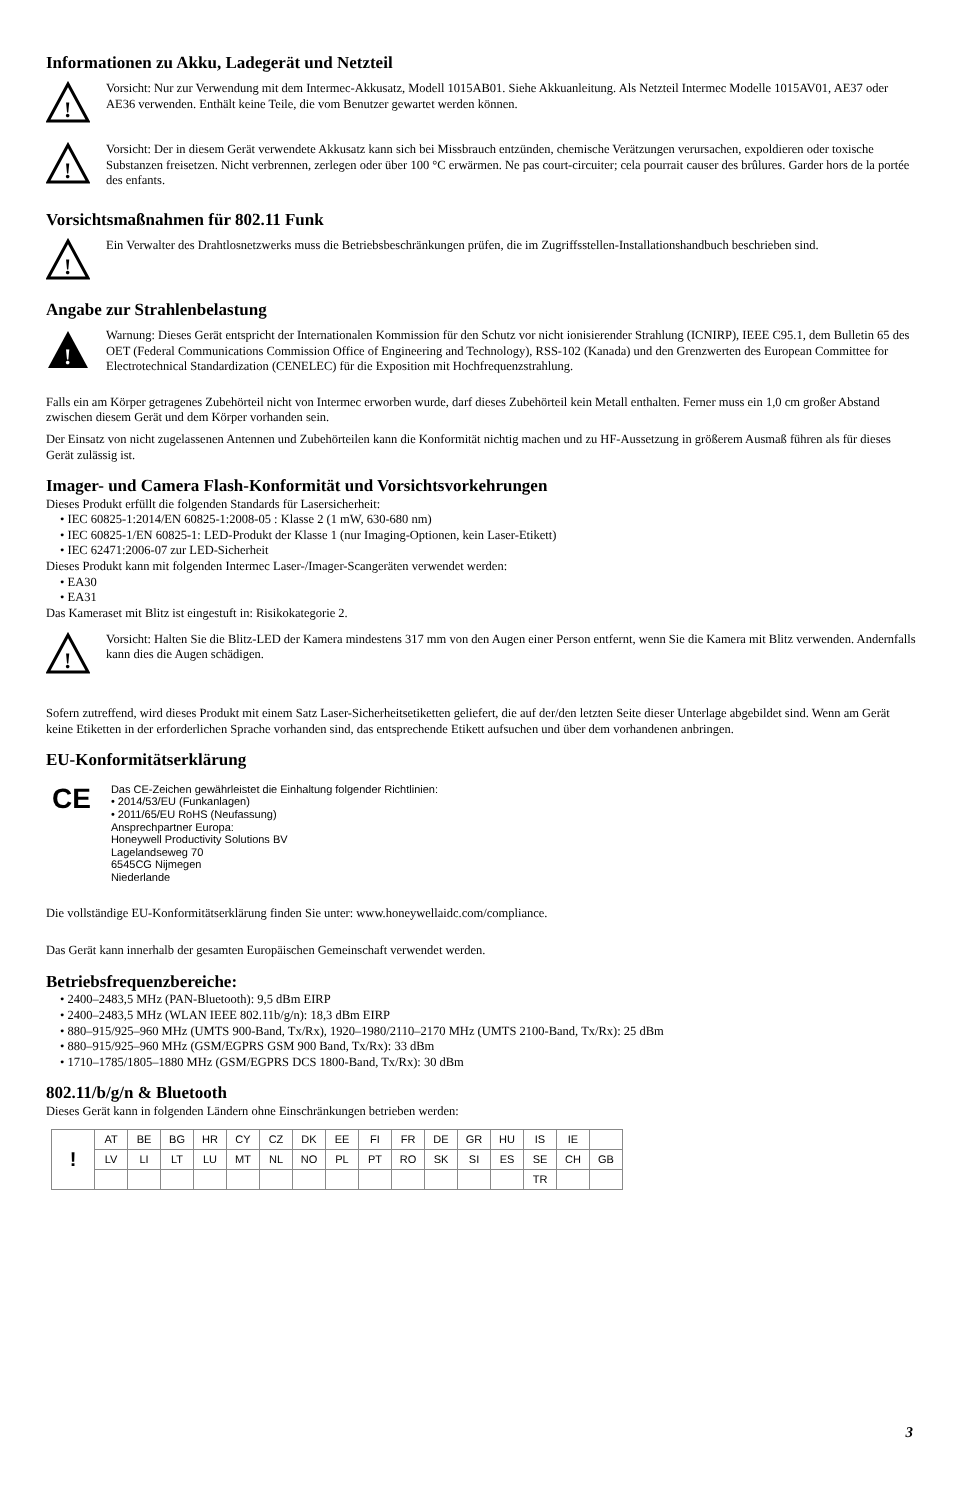Informationen zu Akku, Ladegerät und Netzteil
!
Vorsicht: Nur zur Verwendung mit dem Intermec-Akkusatz, Modell 1015AB01. Siehe Akkuanleitung. Als Netzteil Intermec Modelle 1015AV01, AE37 oder AE36 verwenden. Enthält keine Teile, die vom Benutzer gewartet werden können.
!
Vorsicht: Der in diesem Gerät verwendete Akkusatz kann sich bei Missbrauch entzünden, chemische Verätzungen verursachen, expoldieren oder toxische Substanzen freisetzen. Nicht verbrennen, zerlegen oder über 100 °C erwärmen. Ne pas court-circuiter; cela pourrait causer des brûlures. Garder hors de la portée des enfants.
Vorsichtsmaßnahmen für 802.11 Funk
!
Ein Verwalter des Drahtlosnetzwerks muss die Betriebsbeschränkungen prüfen, die im Zugriffsstellen-Installationshandbuch beschrieben sind.
Angabe zur Strahlenbelastung
!
Warnung: Dieses Gerät entspricht der Internationalen Kommission für den Schutz vor nicht ionisierender Strahlung (ICNIRP), IEEE C95.1, dem Bulletin 65 des OET (Federal Communications Commission Office of Engineering and Technology), RSS-102 (Kanada) und den Grenzwerten des European Committee for Electrotechnical Standardization (CENELEC) für die Exposition mit Hochfrequenzstrahlung.
Falls ein am Körper getragenes Zubehörteil nicht von Intermec erworben wurde, darf dieses Zubehörteil kein Metall enthalten. Ferner muss ein 1,0 cm großer Abstand zwischen diesem Gerät und dem Körper vorhanden sein.
Der Einsatz von nicht zugelassenen Antennen und Zubehörteilen kann die Konformität nichtig machen und zu HF-Aussetzung in größerem Ausmaß führen als für dieses Gerät zulässig ist.
Imager- und Camera Flash-Konformität und Vorsichtsvorkehrungen
Dieses Produkt erfüllt die folgenden Standards für Lasersicherheit:
• IEC 60825-1:2014/EN 60825-1:2008-05 : Klasse 2 (1 mW, 630-680 nm)
• IEC 60825-1/EN 60825-1: LED-Produkt der Klasse 1 (nur Imaging-Optionen, kein Laser-Etikett)
• IEC 62471:2006-07 zur LED-Sicherheit
Dieses Produkt kann mit folgenden Intermec Laser-/Imager-Scangeräten verwendet werden:
• EA30
• EA31
Das Kameraset mit Blitz ist eingestuft in: Risikokategorie 2.
!
Vorsicht: Halten Sie die Blitz-LED der Kamera mindestens 317 mm von den Augen einer Person entfernt, wenn Sie die Kamera mit Blitz verwenden. Andernfalls kann dies die Augen schädigen.
Sofern zutreffend, wird dieses Produkt mit einem Satz Laser-Sicherheitsetiketten geliefert, die auf der/den letzten Seite dieser Unterlage abgebildet sind. Wenn am Gerät keine Etiketten in der erforderlichen Sprache vorhanden sind, das entsprechende Etikett aufsuchen und über dem vorhandenen anbringen.
EU-Konformitätserklärung
CE
Das CE-Zeichen gewährleistet die Einhaltung folgender Richtlinien:
• 2014/53/EU (Funkanlagen)
• 2011/65/EU RoHS (Neufassung)
Ansprechpartner Europa:
Honeywell Productivity Solutions BV
Lagelandseweg 70
6545CG Nijmegen
Niederlande
Die vollständige EU-Konformitätserklärung finden Sie unter: www.honeywellaidc.com/compliance.
Das Gerät kann innerhalb der gesamten Europäischen Gemeinschaft verwendet werden.
Betriebsfrequenzbereiche:
• 2400–2483,5 MHz (PAN-Bluetooth): 9,5 dBm EIRP
• 2400–2483,5 MHz (WLAN IEEE 802.11b/g/n): 18,3 dBm EIRP
• 880–915/925–960 MHz (UMTS 900-Band, Tx/Rx), 1920–1980/2110–2170 MHz (UMTS 2100-Band, Tx/Rx): 25 dBm
• 880–915/925–960 MHz (GSM/EGPRS GSM 900 Band, Tx/Rx): 33 dBm
• 1710–1785/1805–1880 MHz (GSM/EGPRS DCS 1800-Band, Tx/Rx): 30 dBm
802.11/b/g/n & Bluetooth
Dieses Gerät kann in folgenden Ländern ohne Einschränkungen betrieben werden:
| ! | AT | BE | BG | HR | CY | CZ | DK | EE | FI | FR | DE | GR | HU | IS | IE | |
| | LV | LI | LT | LU | MT | NL | NO | PL | PT | RO | SK | SI | ES | SE | CH | GB |
| | | | | | | | | | | | | | | TR | | |
3